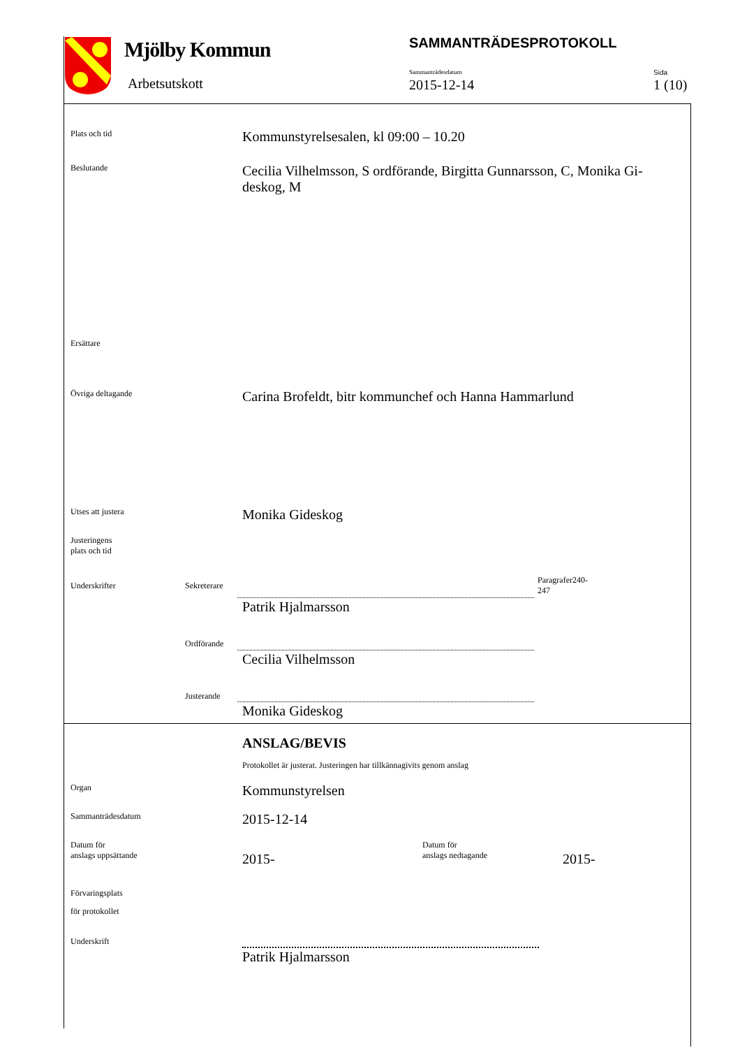Mjölby Kommun
Arbetsutskott
SAMMANTRÄDESPROTOKOLL
Sammanträdesdatum
2015-12-14
Sida
1 (10)
Plats och tid
Kommunstyrelsesalen, kl 09:00 – 10.20
Beslutande
Cecilia Vilhelmsson, S ordförande, Birgitta Gunnarsson, C, Monika Gi-deskog, M
Ersättare
Övriga deltagande
Carina Brofeldt, bitr kommunchef och Hanna Hammarlund
Utses att justera Monika Gideskog
Justeringens
plats och tid
Underskrifter Sekreterare
Paragrafer240-
247
Patrik Hjalmarsson
Ordförande
Cecilia Vilhelmsson
Justerande
Monika Gideskog
ANSLAG/BEVIS
Protokollet är justerat. Justeringen har tillkännagivits genom anslag
Organ Kommunstyrelsen
Sammanträdesdatum 2015-12-14
Datum för
anslags uppsättande
2015-
Datum för
anslags nedtagande
2015-
Förvaringsplats
för protokollet
Underskrift
Patrik Hjalmarsson